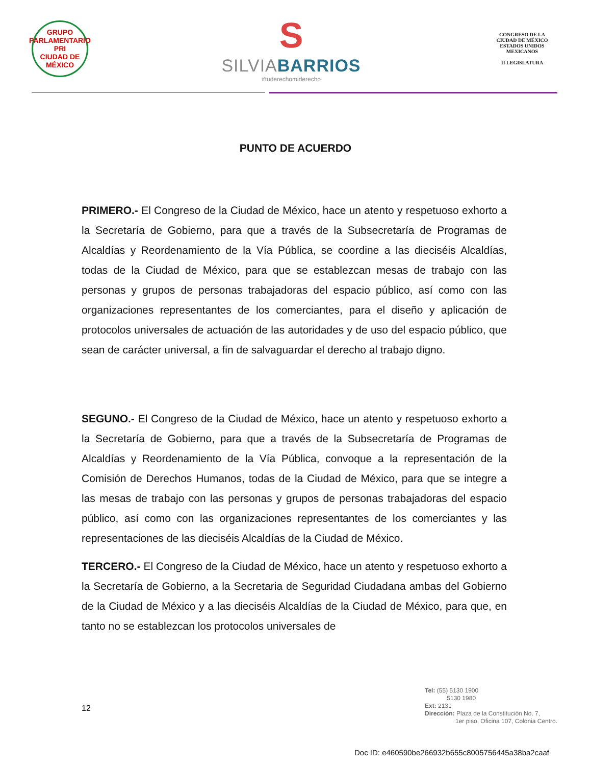GRUPO PARLAMENTARIO
PRI
CIUDAD DE MÉXICO
S
SILVIABARRIOS
#tuderechomiderecho
CONGRESO DE LA CIUDAD DE MÉXICO
ESTADOS UNIDOS MEXICANOS
II LEGISLATURA
PUNTO DE ACUERDO
PRIMERO.- El Congreso de la Ciudad de México, hace un atento y respetuoso exhorto a la Secretaría de Gobierno, para que a través de la Subsecretaría de Programas de Alcaldías y Reordenamiento de la Vía Pública, se coordine a las dieciséis Alcaldías, todas de la Ciudad de México, para que se establezcan mesas de trabajo con las personas y grupos de personas trabajadoras del espacio público, así como con las organizaciones representantes de los comerciantes, para el diseño y aplicación de protocolos universales de actuación de las autoridades y de uso del espacio público, que sean de carácter universal, a fin de salvaguardar el derecho al trabajo digno.
SEGUNO.- El Congreso de la Ciudad de México, hace un atento y respetuoso exhorto a la Secretaría de Gobierno, para que a través de la Subsecretaría de Programas de Alcaldías y Reordenamiento de la Vía Pública, convoque a la representación de la Comisión de Derechos Humanos, todas de la Ciudad de México, para que se integre a las mesas de trabajo con las personas y grupos de personas trabajadoras del espacio público, así como con las organizaciones representantes de los comerciantes y las representaciones de las dieciséis Alcaldías de la Ciudad de México.
TERCERO.- El Congreso de la Ciudad de México, hace un atento y respetuoso exhorto a la Secretaría de Gobierno, a la Secretaria de Seguridad Ciudadana ambas del Gobierno de la Ciudad de México y a las dieciséis Alcaldías de la Ciudad de México, para que, en tanto no se establezcan los protocolos universales de
12
Tel: (55) 5130 1900
5130 1980
Ext: 2131
Dirección: Plaza de la Constitución No. 7,
1er piso, Oficina 107, Colonia Centro.
Doc ID: e460590be266932b655c8005756445a38ba2caaf